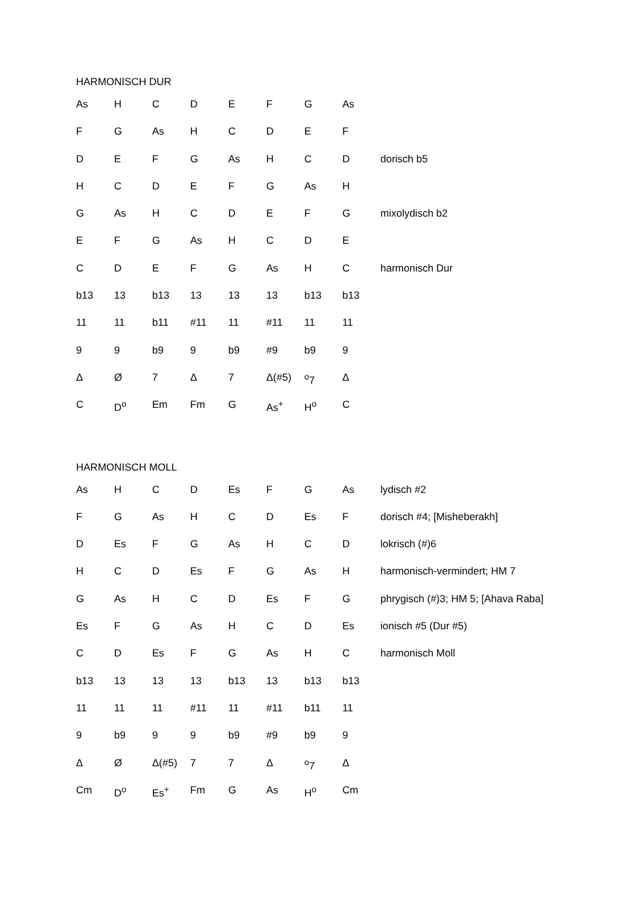HARMONISCH DUR
| As | H | C | D | E | F | G | As | |
| F | G | As | H | C | D | E | F | |
| D | E | F | G | As | H | C | D | dorisch b5 |
| H | C | D | E | F | G | As | H | |
| G | As | H | C | D | E | F | G | mixolydisch b2 |
| E | F | G | As | H | C | D | E | |
| C | D | E | F | G | As | H | C | harmonisch Dur |
| b13 | 13 | b13 | 13 | 13 | 13 | b13 | b13 | |
| 11 | 11 | b11 | #11 | 11 | #11 | 11 | 11 | |
| 9 | 9 | b9 | 9 | b9 | #9 | b9 | 9 | |
| Δ | Ø | 7 | Δ | 7 | Δ(#5) | <sup>o</sup> 7 | Δ | |
| C | D<sup>o</sup> | Em | Fm | G | As<sup>+</sup> | H<sup>o</sup> | C | |
HARMONISCH MOLL
| As | H | C | D | Es | F | G | As | lydisch #2 |
| F | G | As | H | C | D | Es | F | dorisch #4; [Misheberakh] |
| D | Es | F | G | As | H | C | D | lokrisch (#)6 |
| H | C | D | Es | F | G | As | H | harmonisch-vermindert; HM 7 |
| G | As | H | C | D | Es | F | G | phrygisch (#)3; HM 5; [Ahava Raba] |
| Es | F | G | As | H | C | D | Es | ionisch #5 (Dur #5) |
| C | D | Es | F | G | As | H | C | harmonisch Moll |
| b13 | 13 | 13 | 13 | b13 | 13 | b13 | b13 | |
| 11 | 11 | 11 | #11 | 11 | #11 | b11 | 11 | |
| 9 | b9 | 9 | 9 | b9 | #9 | b9 | 9 | |
| Δ | Ø | Δ(#5) | 7 | 7 | Δ | <sup>o</sup> 7 | Δ | |
| Cm | D<sup>o</sup> | Es<sup>+</sup> | Fm | G | As | H<sup>o</sup> | Cm | |